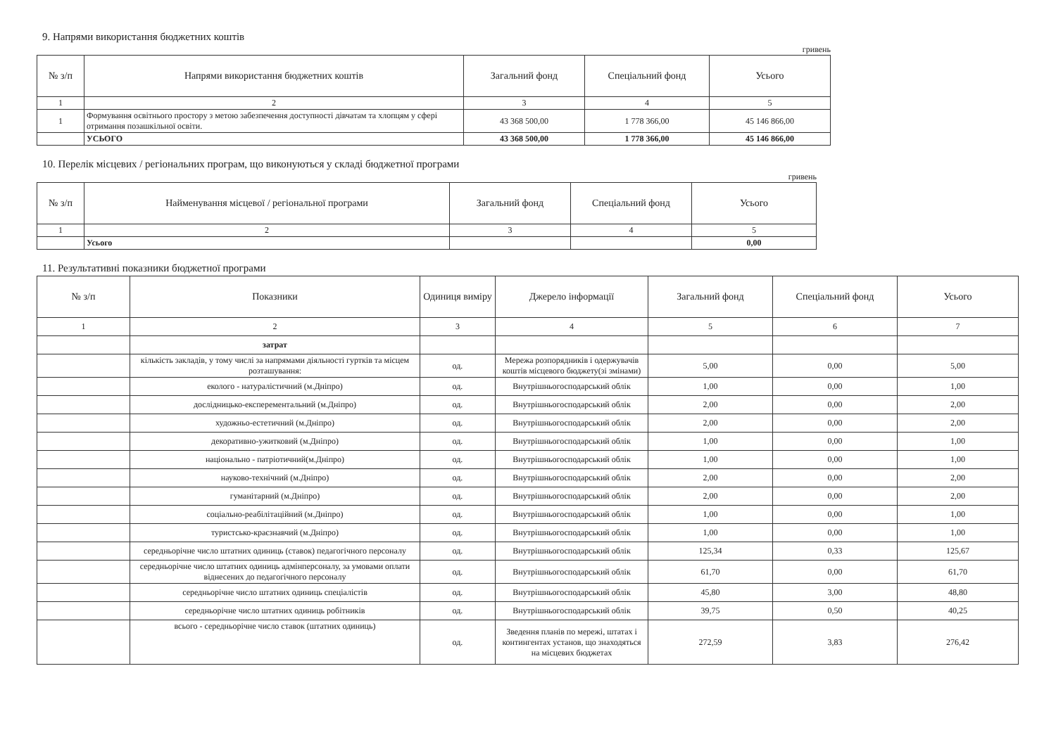9. Напрями використання бюджетних коштів
гривень
| № з/п | Напрями використання бюджетних коштів | Загальний фонд | Спеціальний фонд | Усього |
| --- | --- | --- | --- | --- |
| 1 | 2 | 3 | 4 | 5 |
| 1 | Формування освітнього простору з метою забезпечення доступності дівчатам та хлопцям у сфері отримання позашкільної освіти. | 43 368 500,00 | 1 778 366,00 | 45 146 866,00 |
| | УСЬОГО | 43 368 500,00 | 1 778 366,00 | 45 146 866,00 |
10. Перелік місцевих / регіональних програм, що виконуються у складі бюджетної програми
гривень
| № з/п | Найменування місцевої / регіональної програми | Загальний фонд | Спеціальний фонд | Усього |
| --- | --- | --- | --- | --- |
| 1 | 2 | 3 | 4 | 5 |
| | Усього | | | 0,00 |
11. Результативні показники бюджетної програми
| № з/п | Показники | Одиниця виміру | Джерело інформації | Загальний фонд | Спеціальний фонд | Усього |
| --- | --- | --- | --- | --- | --- | --- |
| 1 | 2 | 3 | 4 | 5 | 6 | 7 |
| | затрат | | | | | |
| | кількість закладів, у тому числі за напрямами діяльності гуртків та місцем розташування: | од. | Мережа розпорядників і одержувачів коштів місцевого бюджету(зі змінами) | 5,00 | 0,00 | 5,00 |
| | еколого - натуралістичний (м.Дніпро) | од. | Внутрішньогосподарський облік | 1,00 | 0,00 | 1,00 |
| | дослідницько-експерементальний (м.Дніпро) | од. | Внутрішньогосподарський облік | 2,00 | 0,00 | 2,00 |
| | художньо-естетичний (м.Дніпро) | од. | Внутрішньогосподарський облік | 2,00 | 0,00 | 2,00 |
| | декоративно-ужитковий (м.Дніпро) | од. | Внутрішньогосподарський облік | 1,00 | 0,00 | 1,00 |
| | національно - патріотичний(м.Дніпро) | од. | Внутрішньогосподарський облік | 1,00 | 0,00 | 1,00 |
| | науково-технічний (м.Дніпро) | од. | Внутрішньогосподарський облік | 2,00 | 0,00 | 2,00 |
| | гуманітарний (м.Дніпро) | од. | Внутрішньогосподарський облік | 2,00 | 0,00 | 2,00 |
| | соціально-реабілітаційний (м.Дніпро) | од. | Внутрішньогосподарський облік | 1,00 | 0,00 | 1,00 |
| | туристсько-краєзнавчий (м.Дніпро) | од. | Внутрішньогосподарський облік | 1,00 | 0,00 | 1,00 |
| | середньорічне число штатних одиниць (ставок) педагогічного персоналу | од. | Внутрішньогосподарський облік | 125,34 | 0,33 | 125,67 |
| | середньорічне число штатних одиниць адмінперсоналу, за умовами оплати віднесених до педагогічного персоналу | од. | Внутрішньогосподарський облік | 61,70 | 0,00 | 61,70 |
| | середньорічне число штатних одиниць спеціалістів | од. | Внутрішньогосподарський облік | 45,80 | 3,00 | 48,80 |
| | середньорічне число штатних одиниць робітників | од. | Внутрішньогосподарський облік | 39,75 | 0,50 | 40,25 |
| | всього - середньорічне число ставок (штатних одиниць) | од. | Зведення планів по мережі, штатах і контингентах установ, що знаходяться на місцевих бюджетах | 272,59 | 3,83 | 276,42 |